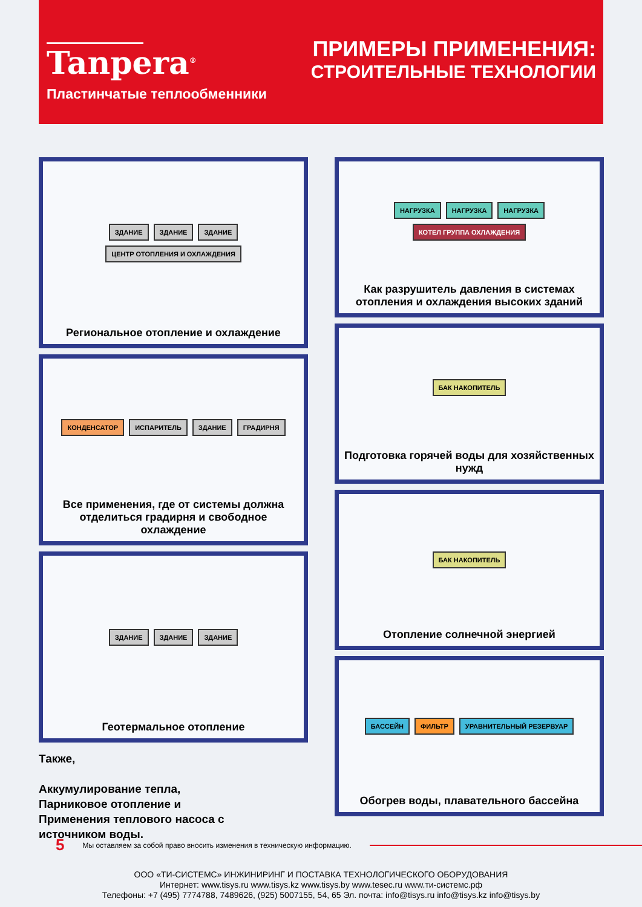Tanpera<sup>®</sup>
Пластинчатые теплообменники
ПРИМЕРЫ ПРИМЕНЕНИЯ:
СТРОИТЕЛЬНЫЕ ТЕХНОЛОГИИ
ЗДАНИЕ ЗДАНИЕ ЗДАНИЕ ЦЕНТР ОТОПЛЕНИЯ И ОХЛАЖДЕНИЯ
Региональное отопление и охлаждение
КОНДЕНСАТОР ИСПАРИТЕЛЬ ЗДАНИЕ ГРАДИРНЯ
Все применения, где от системы должна отделиться градирня и свободное охлаждение
ЗДАНИЕ ЗДАНИЕ ЗДАНИЕ
Геотермальное отопление
Также,
Аккумулирование тепла,
Парниковое отопление и
Применения теплового насоса с
источником воды.
НАГРУЗКА НАГРУЗКА НАГРУЗКА КОТЕЛ ГРУППА ОХЛАЖДЕНИЯ
Как разрушитель давления в системах отопления и охлаждения высоких зданий
БАК НАКОПИТЕЛЬ
Подготовка горячей воды для хозяйственных нужд
БАК НАКОПИТЕЛЬ
Отопление солнечной энергией
БАССЕЙН ФИЛЬТР УРАВНИТЕЛЬНЫЙ РЕЗЕРВУАР
Обогрев воды, плавательного бассейна
5 Мы оставляем за собой право вносить изменения в техническую информацию.
ООО «ТИ-СИСТЕМС» ИНЖИНИРИНГ И ПОСТАВКА ТЕХНОЛОГИЧЕСКОГО ОБОРУДОВАНИЯ
Интернет: www.tisys.ru www.tisys.kz www.tisys.by www.tesec.ru www.ти-системс.рф
Телефоны: +7 (495) 7774788, 7489626, (925) 5007155, 54, 65 Эл. почта: info@tisys.ru info@tisys.kz info@tisys.by